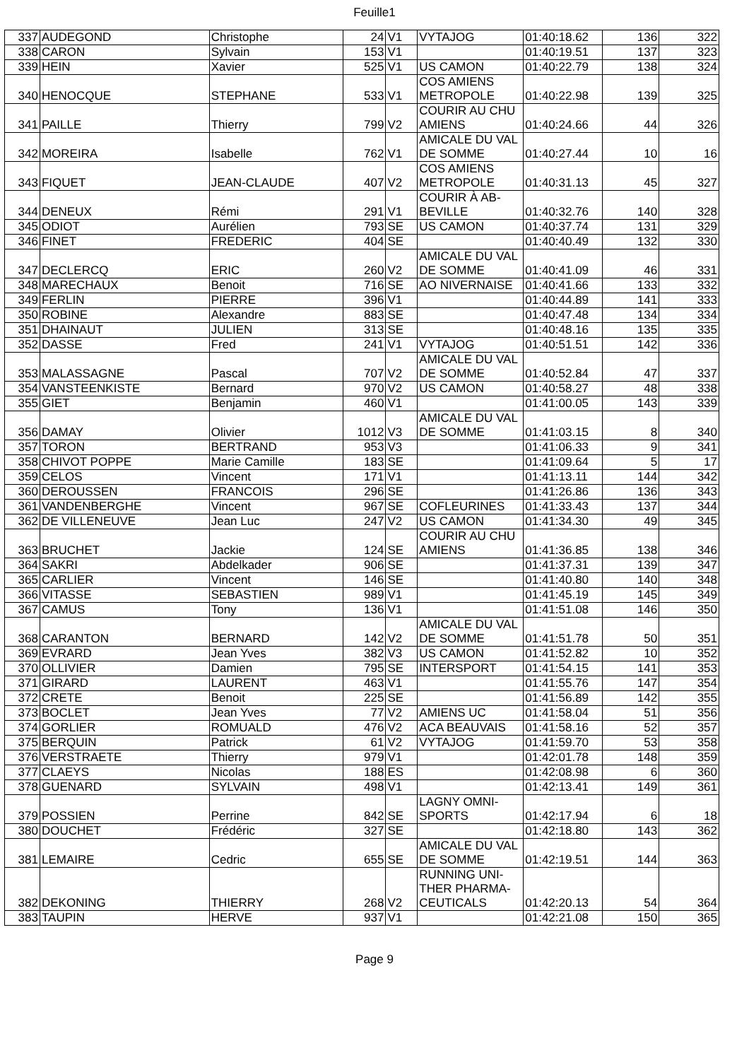Feuille1
| 337 | AUDEGOND | Christophe | 24 | V1 | VYTAJOG | 01:40:18.62 | 136 | 322 |
| 338 | CARON | Sylvain | 153 | V1 | | 01:40:19.51 | 137 | 323 |
| 339 | HEIN | Xavier | 525 | V1 | US CAMON | 01:40:22.79 | 138 | 324 |
| 340 | HENOCQUE | STEPHANE | 533 | V1 | COS AMIENS METROPOLE | 01:40:22.98 | 139 | 325 |
| 341 | PAILLE | Thierry | 799 | V2 | COURIR AU CHU AMIENS | 01:40:24.66 | 44 | 326 |
| 342 | MOREIRA | Isabelle | 762 | V1 | AMICALE DU VAL DE SOMME | 01:40:27.44 | 10 | 16 |
| 343 | FIQUET | JEAN-CLAUDE | 407 | V2 | COS AMIENS METROPOLE | 01:40:31.13 | 45 | 327 |
| 344 | DENEUX | Rémi | 291 | V1 | COURIR À AB-BEVILLE | 01:40:32.76 | 140 | 328 |
| 345 | ODIOT | Aurélien | 793 | SE | US CAMON | 01:40:37.74 | 131 | 329 |
| 346 | FINET | FREDERIC | 404 | SE | | 01:40:40.49 | 132 | 330 |
| 347 | DECLERCQ | ERIC | 260 | V2 | AMICALE DU VAL DE SOMME | 01:40:41.09 | 46 | 331 |
| 348 | MARECHAUX | Benoit | 716 | SE | AO NIVERNAISE | 01:40:41.66 | 133 | 332 |
| 349 | FERLIN | PIERRE | 396 | V1 | | 01:40:44.89 | 141 | 333 |
| 350 | ROBINE | Alexandre | 883 | SE | | 01:40:47.48 | 134 | 334 |
| 351 | DHAINAUT | JULIEN | 313 | SE | | 01:40:48.16 | 135 | 335 |
| 352 | DASSE | Fred | 241 | V1 | VYTAJOG | 01:40:51.51 | 142 | 336 |
| 353 | MALASSAGNE | Pascal | 707 | V2 | AMICALE DU VAL DE SOMME | 01:40:52.84 | 47 | 337 |
| 354 | VANSTEENKISTE | Bernard | 970 | V2 | US CAMON | 01:40:58.27 | 48 | 338 |
| 355 | GIET | Benjamin | 460 | V1 | | 01:41:00.05 | 143 | 339 |
| 356 | DAMAY | Olivier | 1012 | V3 | AMICALE DU VAL DE SOMME | 01:41:03.15 | 8 | 340 |
| 357 | TORON | BERTRAND | 953 | V3 | | 01:41:06.33 | 9 | 341 |
| 358 | CHIVOT POPPE | Marie Camille | 183 | SE | | 01:41:09.64 | 5 | 17 |
| 359 | CELOS | Vincent | 171 | V1 | | 01:41:13.11 | 144 | 342 |
| 360 | DEROUSSEN | FRANCOIS | 296 | SE | | 01:41:26.86 | 136 | 343 |
| 361 | VANDENBERGHE | Vincent | 967 | SE | COFLEURINES | 01:41:33.43 | 137 | 344 |
| 362 | DE VILLENEUVE | Jean Luc | 247 | V2 | US CAMON | 01:41:34.30 | 49 | 345 |
| 363 | BRUCHET | Jackie | 124 | SE | COURIR AU CHU AMIENS | 01:41:36.85 | 138 | 346 |
| 364 | SAKRI | Abdelkader | 906 | SE | | 01:41:37.31 | 139 | 347 |
| 365 | CARLIER | Vincent | 146 | SE | | 01:41:40.80 | 140 | 348 |
| 366 | VITASSE | SEBASTIEN | 989 | V1 | | 01:41:45.19 | 145 | 349 |
| 367 | CAMUS | Tony | 136 | V1 | | 01:41:51.08 | 146 | 350 |
| 368 | CARANTON | BERNARD | 142 | V2 | AMICALE DU VAL DE SOMME | 01:41:51.78 | 50 | 351 |
| 369 | EVRARD | Jean Yves | 382 | V3 | US CAMON | 01:41:52.82 | 10 | 352 |
| 370 | OLLIVIER | Damien | 795 | SE | INTERSPORT | 01:41:54.15 | 141 | 353 |
| 371 | GIRARD | LAURENT | 463 | V1 | | 01:41:55.76 | 147 | 354 |
| 372 | CRETE | Benoit | 225 | SE | | 01:41:56.89 | 142 | 355 |
| 373 | BOCLET | Jean Yves | 77 | V2 | AMIENS UC | 01:41:58.04 | 51 | 356 |
| 374 | GORLIER | ROMUALD | 476 | V2 | ACA BEAUVAIS | 01:41:58.16 | 52 | 357 |
| 375 | BERQUIN | Patrick | 61 | V2 | VYTAJOG | 01:41:59.70 | 53 | 358 |
| 376 | VERSTRAETE | Thierry | 979 | V1 | | 01:42:01.78 | 148 | 359 |
| 377 | CLAEYS | Nicolas | 188 | ES | | 01:42:08.98 | 6 | 360 |
| 378 | GUENARD | SYLVAIN | 498 | V1 | | 01:42:13.41 | 149 | 361 |
| 379 | POSSIEN | Perrine | 842 | SE | LAGNY OMNI-SPORTS | 01:42:17.94 | 6 | 18 |
| 380 | DOUCHET | Frédéric | 327 | SE | | 01:42:18.80 | 143 | 362 |
| 381 | LEMAIRE | Cedric | 655 | SE | AMICALE DU VAL DE SOMME | 01:42:19.51 | 144 | 363 |
| 382 | DEKONING | THIERRY | 268 | V2 | RUNNING UNI-THER PHARMA-CEUTICALS | 01:42:20.13 | 54 | 364 |
| 383 | TAUPIN | HERVE | 937 | V1 | | 01:42:21.08 | 150 | 365 |
Page 9